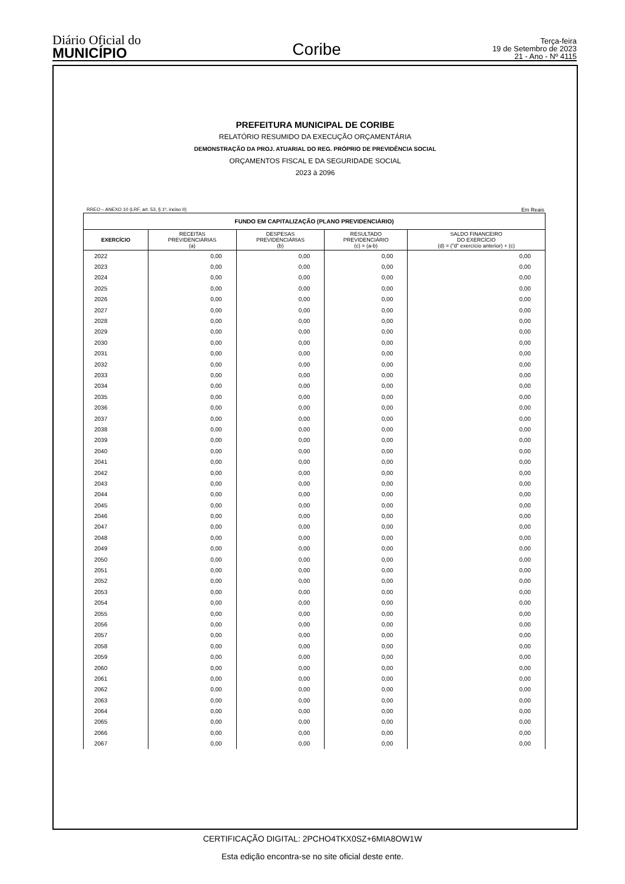Diário Oficial do
MUNICÍPIO
Coribe
Terça-feira
19 de Setembro de 2023
21 - Ano - Nº 4115
PREFEITURA MUNICIPAL DE CORIBE
RELATÓRIO RESUMIDO DA EXECUÇÃO ORÇAMENTÁRIA
DEMONSTRAÇÃO DA PROJ. ATUARIAL DO REG. PRÓPRIO DE PREVIDÊNCIA SOCIAL
ORÇAMENTOS FISCAL E DA SEGURIDADE SOCIAL
2023 à 2096
RREO – ANEXO 10 (LRF, art. 53, § 1º, inciso II) Em Reais
| FUNDO EM CAPITALIZAÇÃO (PLANO PREVIDENCIÁRIO) | | | | |
| --- | --- | --- | --- | --- |
| EXERCÍCIO | RECEITAS PREVIDENCIÁRIAS (a) | DESPESAS PREVIDENCIÁRIAS (b) | RESULTADO PREVIDENCIÁRIO (c) = (a-b) | SALDO FINANCEIRO DO EXERCÍCIO (d) = ("d" exercício anterior) + (c) |
| 2022 | 0,00 | 0,00 | 0,00 | 0,00 |
| 2023 | 0,00 | 0,00 | 0,00 | 0,00 |
| 2024 | 0,00 | 0,00 | 0,00 | 0,00 |
| 2025 | 0,00 | 0,00 | 0,00 | 0,00 |
| 2026 | 0,00 | 0,00 | 0,00 | 0,00 |
| 2027 | 0,00 | 0,00 | 0,00 | 0,00 |
| 2028 | 0,00 | 0,00 | 0,00 | 0,00 |
| 2029 | 0,00 | 0,00 | 0,00 | 0,00 |
| 2030 | 0,00 | 0,00 | 0,00 | 0,00 |
| 2031 | 0,00 | 0,00 | 0,00 | 0,00 |
| 2032 | 0,00 | 0,00 | 0,00 | 0,00 |
| 2033 | 0,00 | 0,00 | 0,00 | 0,00 |
| 2034 | 0,00 | 0,00 | 0,00 | 0,00 |
| 2035 | 0,00 | 0,00 | 0,00 | 0,00 |
| 2036 | 0,00 | 0,00 | 0,00 | 0,00 |
| 2037 | 0,00 | 0,00 | 0,00 | 0,00 |
| 2038 | 0,00 | 0,00 | 0,00 | 0,00 |
| 2039 | 0,00 | 0,00 | 0,00 | 0,00 |
| 2040 | 0,00 | 0,00 | 0,00 | 0,00 |
| 2041 | 0,00 | 0,00 | 0,00 | 0,00 |
| 2042 | 0,00 | 0,00 | 0,00 | 0,00 |
| 2043 | 0,00 | 0,00 | 0,00 | 0,00 |
| 2044 | 0,00 | 0,00 | 0,00 | 0,00 |
| 2045 | 0,00 | 0,00 | 0,00 | 0,00 |
| 2046 | 0,00 | 0,00 | 0,00 | 0,00 |
| 2047 | 0,00 | 0,00 | 0,00 | 0,00 |
| 2048 | 0,00 | 0,00 | 0,00 | 0,00 |
| 2049 | 0,00 | 0,00 | 0,00 | 0,00 |
| 2050 | 0,00 | 0,00 | 0,00 | 0,00 |
| 2051 | 0,00 | 0,00 | 0,00 | 0,00 |
| 2052 | 0,00 | 0,00 | 0,00 | 0,00 |
| 2053 | 0,00 | 0,00 | 0,00 | 0,00 |
| 2054 | 0,00 | 0,00 | 0,00 | 0,00 |
| 2055 | 0,00 | 0,00 | 0,00 | 0,00 |
| 2056 | 0,00 | 0,00 | 0,00 | 0,00 |
| 2057 | 0,00 | 0,00 | 0,00 | 0,00 |
| 2058 | 0,00 | 0,00 | 0,00 | 0,00 |
| 2059 | 0,00 | 0,00 | 0,00 | 0,00 |
| 2060 | 0,00 | 0,00 | 0,00 | 0,00 |
| 2061 | 0,00 | 0,00 | 0,00 | 0,00 |
| 2062 | 0,00 | 0,00 | 0,00 | 0,00 |
| 2063 | 0,00 | 0,00 | 0,00 | 0,00 |
| 2064 | 0,00 | 0,00 | 0,00 | 0,00 |
| 2065 | 0,00 | 0,00 | 0,00 | 0,00 |
| 2066 | 0,00 | 0,00 | 0,00 | 0,00 |
| 2067 | 0,00 | 0,00 | 0,00 | 0,00 |
CERTIFICAÇÃO DIGITAL: 2PCHO4TKX0SZ+6MIA8OW1W
Esta edição encontra-se no site oficial deste ente.